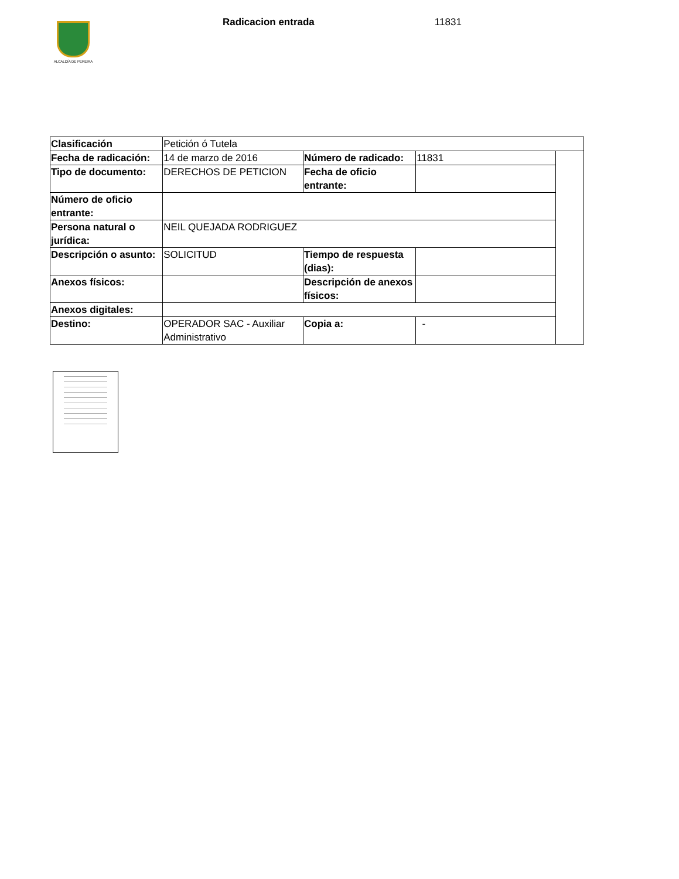ALCALDÍA DE PEREIRA
Radicacion entrada 11831
| Clasificación | Petición ó Tutela | | | |
| Fecha de radicación: | 14 de marzo de 2016 | Número de radicado: | 11831 | |
| Tipo de documento: | DERECHOS DE PETICION | Fecha de oficio entrante: | | |
| Número de oficio entrante: | | | | |
| Persona natural o jurídica: | NEIL QUEJADA RODRIGUEZ | | | |
| Descripción o asunto: | SOLICITUD | Tiempo de respuesta (dias): | | |
| Anexos físicos: | | Descripción de anexos físicos: | | |
| Anexos digitales: | | | | |
| Destino: | OPERADOR SAC - Auxiliar Administrativo | Copia a: | - | |